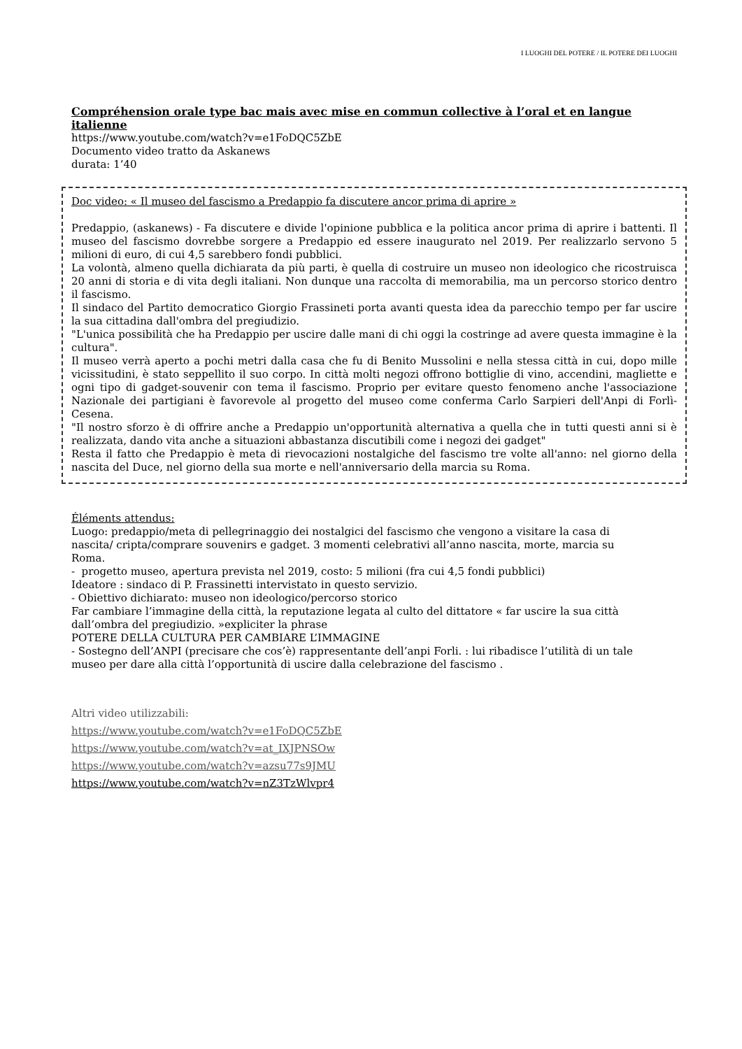I LUOGHI DEL POTERE / IL POTERE DEI LUOGHI
Compréhension orale type bac mais avec mise en commun collective à l’oral et en langue italienne
https://www.youtube.com/watch?v=e1FoDQC5ZbE
Documento video tratto da Askanews
durata: 1’40
Doc video: « Il museo del fascismo a Predappio fa discutere ancor prima di aprire »
Predappio, (askanews) - Fa discutere e divide l'opinione pubblica e la politica ancor prima di aprire i battenti. Il museo del fascismo dovrebbe sorgere a Predappio ed essere inaugurato nel 2019. Per realizzarlo servono 5 milioni di euro, di cui 4,5 sarebbero fondi pubblici.
La volontà, almeno quella dichiarata da più parti, è quella di costruire un museo non ideologico che ricostruisca 20 anni di storia e di vita degli italiani. Non dunque una raccolta di memorabilia, ma un percorso storico dentro il fascismo.
Il sindaco del Partito democratico Giorgio Frassineti porta avanti questa idea da parecchio tempo per far uscire la sua cittadina dall'ombra del pregiudizio.
"L'unica possibilità che ha Predappio per uscire dalle mani di chi oggi la costringe ad avere questa immagine è la cultura".
Il museo verrà aperto a pochi metri dalla casa che fu di Benito Mussolini e nella stessa città in cui, dopo mille vicissitudini, è stato seppellito il suo corpo. In città molti negozi offrono bottiglie di vino, accendini, magliette e ogni tipo di gadget-souvenir con tema il fascismo. Proprio per evitare questo fenomeno anche l'associazione Nazionale dei partigiani è favorevole al progetto del museo come conferma Carlo Sarpieri dell'Anpi di Forlì-Cesena.
"Il nostro sforzo è di offrire anche a Predappio un'opportunità alternativa a quella che in tutti questi anni si è realizzata, dando vita anche a situazioni abbastanza discutibili come i negozi dei gadget"
Resta il fatto che Predappio è meta di rievocazioni nostalgiche del fascismo tre volte all'anno: nel giorno della nascita del Duce, nel giorno della sua morte e nell'anniversario della marcia su Roma.
Éléments attendus:
Luogo: predappio/meta di pellegrinaggio dei nostalgici del fascismo che vengono a visitare la casa di nascita/ cripta/comprare souvenirs e gadget. 3 momenti celebrativi all’anno nascita, morte, marcia su Roma.
- progetto museo, apertura prevista nel 2019, costo: 5 milioni (fra cui 4,5 fondi pubblici)
Ideatore : sindaco di P. Frassinetti intervistato in questo servizio.
- Obiettivo dichiarato: museo non ideologico/percorso storico
Far cambiare l’immagine della città, la reputazione legata al culto del dittatore « far uscire la sua città dall’ombra del pregiudizio. »expliciter la phrase
POTERE DELLA CULTURA PER CAMBIARE L’IMMAGINE
- Sostegno dell’ANPI (precisare che cos’è) rappresentante dell’anpi Forli. : lui ribadisce l’utilità di un tale museo per dare alla città l’opportunità di uscire dalla celebrazione del fascismo .
Altri video utilizzabili:
https://www.youtube.com/watch?v=e1FoDQC5ZbE
https://www.youtube.com/watch?v=at_IXJPNSOw
https://www.youtube.com/watch?v=azsu77s9JMU
https://www.youtube.com/watch?v=nZ3TzWlvpr4